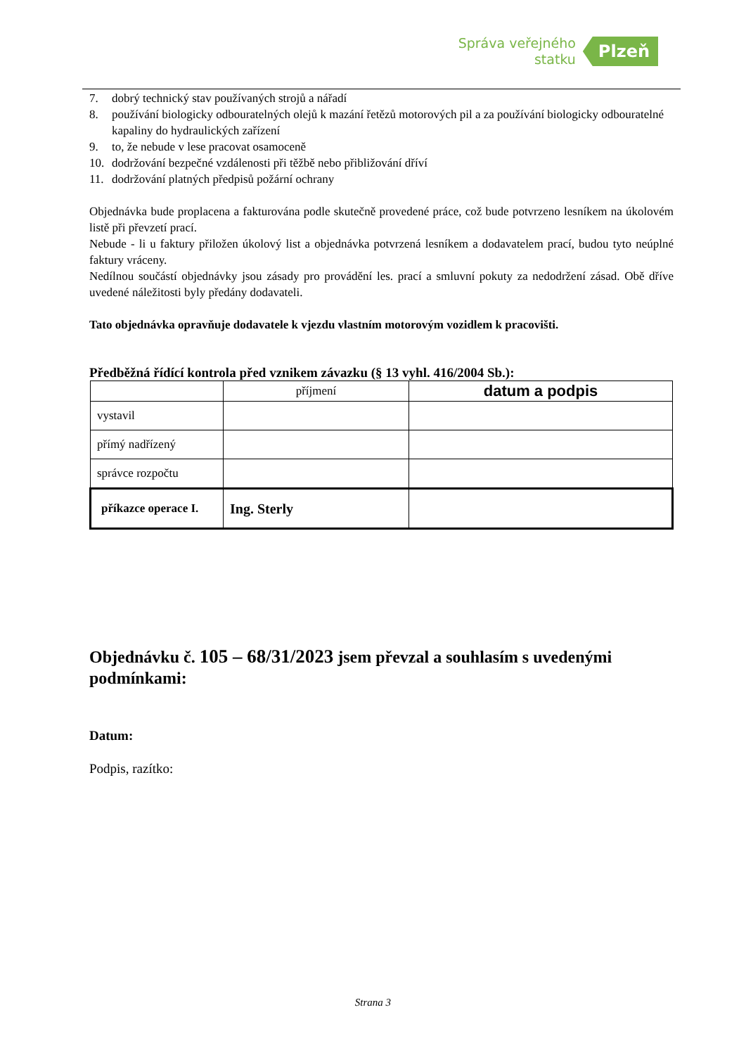Správa veřejného
statku
Plzeň
7. dobrý technický stav používaných strojů a nářadí
8. používání biologicky odbouratelných olejů k mazání řetězů motorových pil a za používání biologicky odbouratelné kapaliny do hydraulických zařízení
9. to, že nebude v lese pracovat osamoceně
10. dodržování bezpečné vzdálenosti při těžbě nebo přibližování dříví
11. dodržování platných předpisů požární ochrany
Objednávka bude proplacena a fakturována podle skutečně provedené práce, což bude potvrzeno lesníkem na úkolovém listě při převzetí prací.
Nebude - li u faktury přiložen úkolový list a objednávka potvrzená lesníkem a dodavatelem prací, budou tyto neúplné faktury vráceny.
Nedílnou součástí objednávky jsou zásady pro provádění les. prací a smluvní pokuty za nedodržení zásad. Obě dříve uvedené náležitosti byly předány dodavateli.
Tato objednávka opravňuje dodavatele k vjezdu vlastním motorovým vozidlem k pracovišti.
Předběžná řídící kontrola před vznikem závazku (§ 13 vyhl. 416/2004 Sb.):
| | příjmení | datum a podpis |
| vystavil | | |
| přímý nadřízený | | |
| správce rozpočtu | | |
| příkazce operace I. | Ing. Sterly | |
Objednávku č. 105 – 68/31/2023 jsem převzal a souhlasím s uvedenými podmínkami:
Datum:
Podpis, razítko:
Strana 3